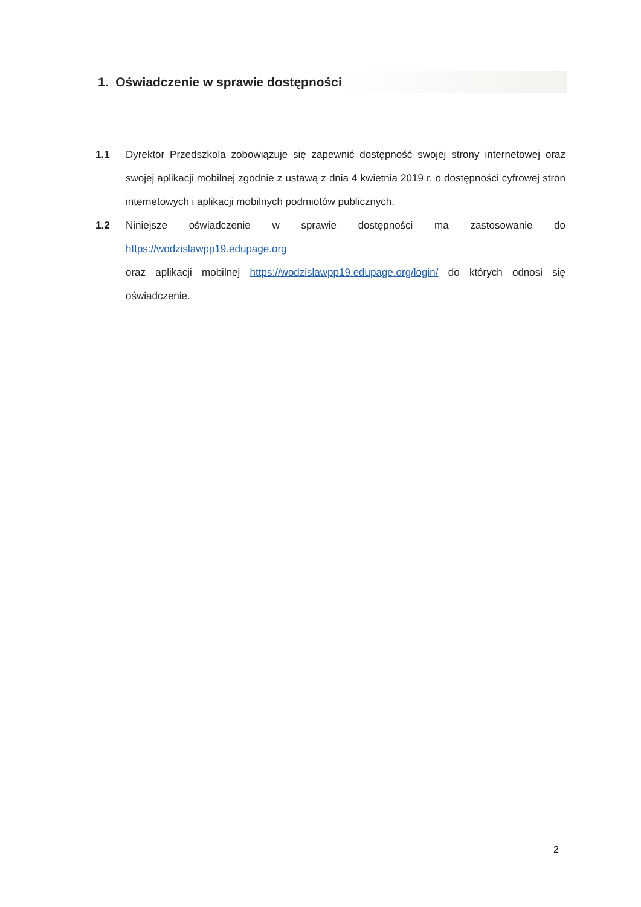1. Oświadczenie w sprawie dostępności
1.1 Dyrektor Przedszkola zobowiązuje się zapewnić dostępność swojej strony internetowej oraz swojej aplikacji mobilnej zgodnie z ustawą z dnia 4 kwietnia 2019 r. o dostępności cyfrowej stron internetowych i aplikacji mobilnych podmiotów publicznych.
1.2 Niniejsze oświadczenie w sprawie dostępności ma zastosowanie do https://wodzislawpp19.edupage.org
oraz aplikacji mobilnej https://wodzislawpp19.edupage.org/login/ do których odnosi się oświadczenie.
2